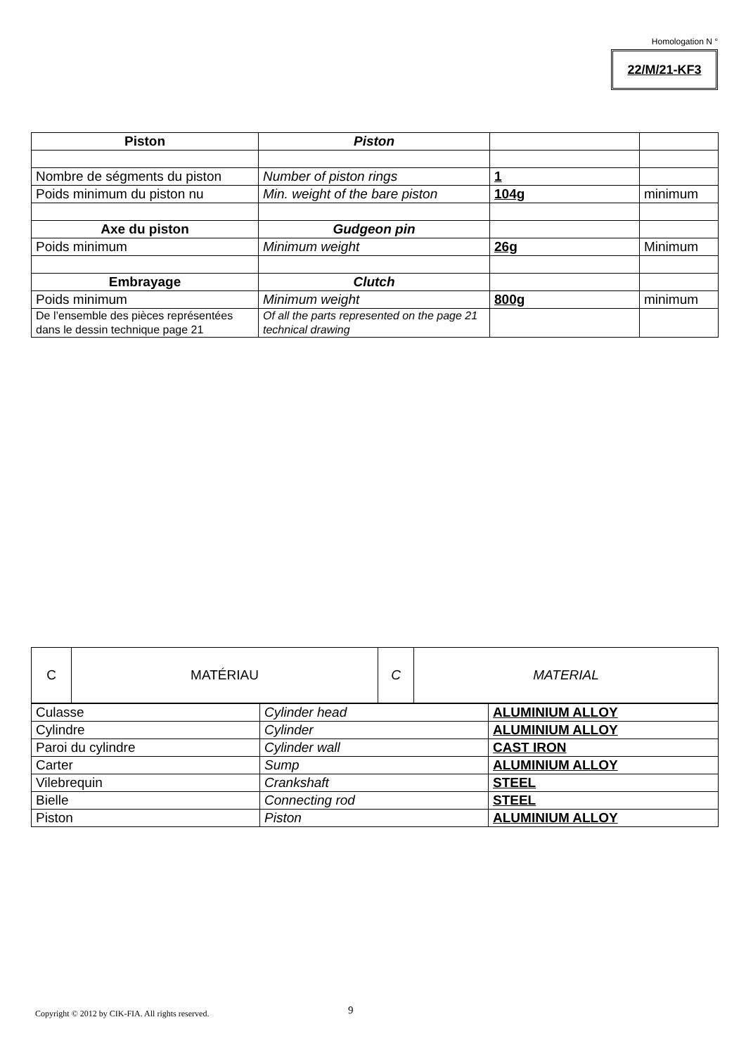Homologation N °
22/M/21-KF3
| Piston | Piston | | |
| Nombre de ségments du piston | Number of piston rings | 1 | |
| Poids minimum du piston nu | Min. weight of the bare piston | 104g | minimum |
| Axe du piston | Gudgeon pin | | |
| Poids minimum | Minimum weight | 26g | Minimum |
| Embrayage | Clutch | | |
| Poids minimum | Minimum weight | 800g | minimum |
| De l’ensemble des pièces représentées dans le dessin technique page 21 | Of all the parts represented on the page 21 technical drawing | | |
| C | MATÉRIAU | C | MATERIAL |
| Culasse | Cylinder head | ALUMINIUM ALLOY |
| Cylindre | Cylinder | ALUMINIUM ALLOY |
| Paroi du cylindre | Cylinder wall | CAST IRON |
| Carter | Sump | ALUMINIUM ALLOY |
| Vilebrequin | Crankshaft | STEEL |
| Bielle | Connecting rod | STEEL |
| Piston | Piston | ALUMINIUM ALLOY |
Copyright © 2012 by CIK-FIA. All rights reserved.
9